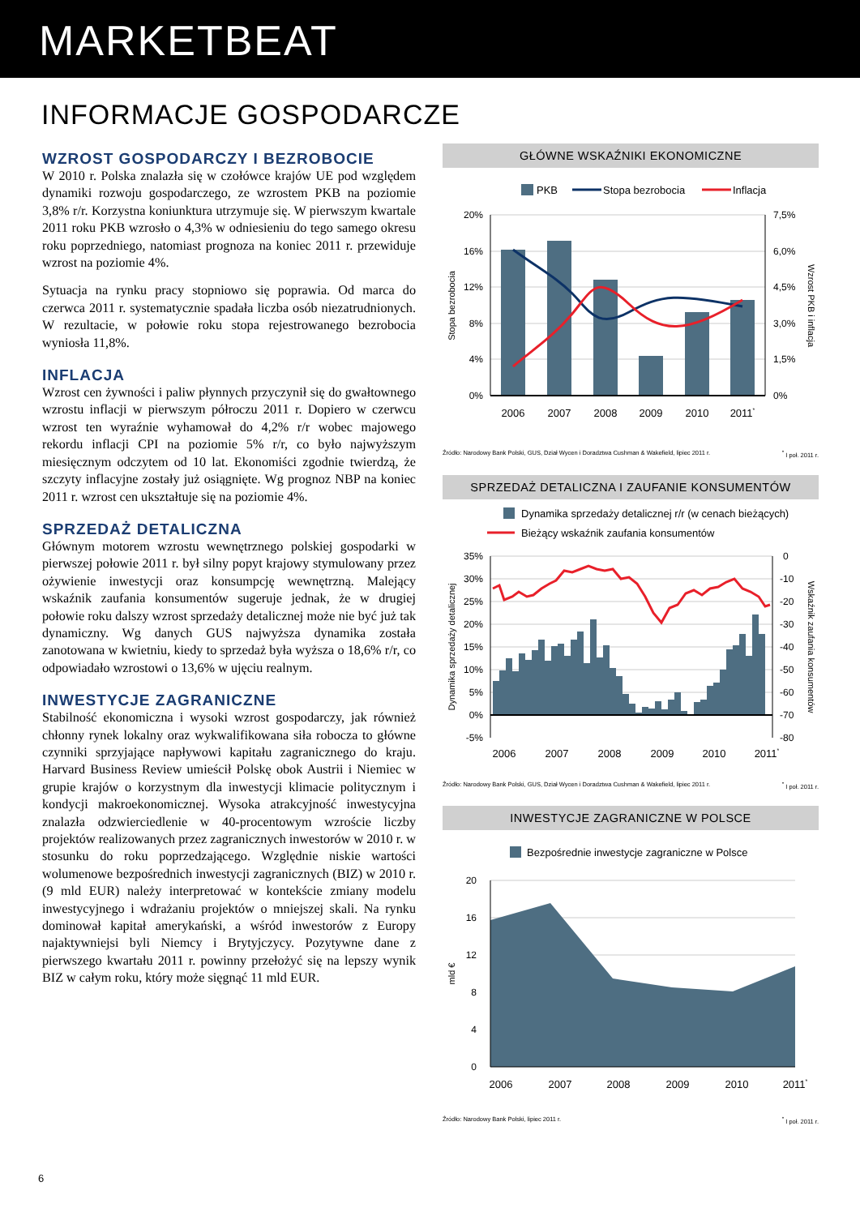MARKETBEAT
INFORMACJE GOSPODARCZE
WZROST GOSPODARCZY I BEZROBOCIE
W 2010 r. Polska znalazła się w czołówce krajów UE pod względem dynamiki rozwoju gospodarczego, ze wzrostem PKB na poziomie 3,8% r/r. Korzystna koniunktura utrzymuje się. W pierwszym kwartale 2011 roku PKB wzrosło o 4,3% w odniesieniu do tego samego okresu roku poprzedniego, natomiast prognoza na koniec 2011 r. przewiduje wzrost na poziomie 4%.
Sytuacja na rynku pracy stopniowo się poprawia. Od marca do czerwca 2011 r. systematycznie spadała liczba osób niezatrudnionych. W rezultacie, w połowie roku stopa rejestrowanego bezrobocia wyniosła 11,8%.
INFLACJA
Wzrost cen żywności i paliw płynnych przyczynił się do gwałtownego wzrostu inflacji w pierwszym półroczu 2011 r. Dopiero w czerwcu wzrost ten wyraźnie wyhamował do 4,2% r/r wobec majowego rekordu inflacji CPI na poziomie 5% r/r, co było najwyższym miesięcznym odczytem od 10 lat. Ekonomiści zgodnie twierdzą, że szczyty inflacyjne zostały już osiągnięte. Wg prognoz NBP na koniec 2011 r. wzrost cen ukształtuje się na poziomie 4%.
SPRZEDAŻ DETALICZNA
Głównym motorem wzrostu wewnętrznego polskiej gospodarki w pierwszej połowie 2011 r. był silny popyt krajowy stymulowany przez ożywienie inwestycji oraz konsumpcję wewnętrzną. Malejący wskaźnik zaufania konsumentów sugeruje jednak, że w drugiej połowie roku dalszy wzrost sprzedaży detalicznej może nie być już tak dynamiczny. Wg danych GUS najwyższa dynamika została zanotowana w kwietniu, kiedy to sprzedaż była wyższa o 18,6% r/r, co odpowiadało wzrostowi o 13,6% w ujęciu realnym.
INWESTYCJE ZAGRANICZNE
Stabilność ekonomiczna i wysoki wzrost gospodarczy, jak również chłonny rynek lokalny oraz wykwalifikowana siła robocza to główne czynniki sprzyjające napływowi kapitału zagranicznego do kraju. Harvard Business Review umieścił Polskę obok Austrii i Niemiec w grupie krajów o korzystnym dla inwestycji klimacie politycznym i kondycji makroekonomicznej. Wysoka atrakcyjność inwestycyjna znalazła odzwierciedlenie w 40-procentowym wzroście liczby projektów realizowanych przez zagranicznych inwestorów w 2010 r. w stosunku do roku poprzedzającego. Względnie niskie wartości wolumenowe bezpośrednich inwestycji zagranicznych (BIZ) w 2010 r. (9 mld EUR) należy interpretować w kontekście zmiany modelu inwestycyjnego i wdrażaniu projektów o mniejszej skali. Na rynku dominował kapitał amerykański, a wśród inwestorów z Europy najaktywniejsi byli Niemcy i Brytyjczycy. Pozytywne dane z pierwszego kwartału 2011 r. powinny przełożyć się na lepszy wynik BIZ w całym roku, który może sięgnąć 11 mld EUR.
GŁÓWNE WSKAŹNIKI EKONOMICZNE
PKB
Stopa bezrobocia
Inflacja
20%
16%
12%
8%
4%
0%
7,5%
6,0%
4,5%
3,0%
1,5%
0%
2006
2007
2008
2009
2010
2011*
Stopa bezrobocia
Wzrost PKB i inflacja
Źródło: Narodowy Bank Polski, GUS, Dział Wycen i Doradztwa Cushman & Wakefield, lipiec 2011 r.<sup>*</sup> I poł. 2011 r.
SPRZEDAŻ DETALICZNA I ZAUFANIE KONSUMENTÓW
Dynamika sprzedaży detalicznej r/r (w cenach bieżących)
Bieżący wskaźnik zaufania konsumentów
35%
30%
25%
20%
15%
10%
5%
0%
-5%
0
-10
-20
-30
-40
-50
-60
-70
-80
2006
2007
2008
2009
2010
2011*
Dynamika sprzedaży detalicznej
Wskaźnik zaufania konsumentów
Źródło: Narodowy Bank Polski, GUS, Dział Wycen i Doradztwa Cushman & Wakefield, lipiec 2011 r.<sup>*</sup> I poł. 2011 r.
INWESTYCJE ZAGRANICZNE W POLSCE
Bezpośrednie inwestycje zagraniczne w Polsce
20
16
12
8
4
0
2006
2007
2008
2009
2010
2011*
mld €
Źródło: Narodowy Bank Polski, lipiec 2011 r.<sup>*</sup> I poł. 2011 r.
6